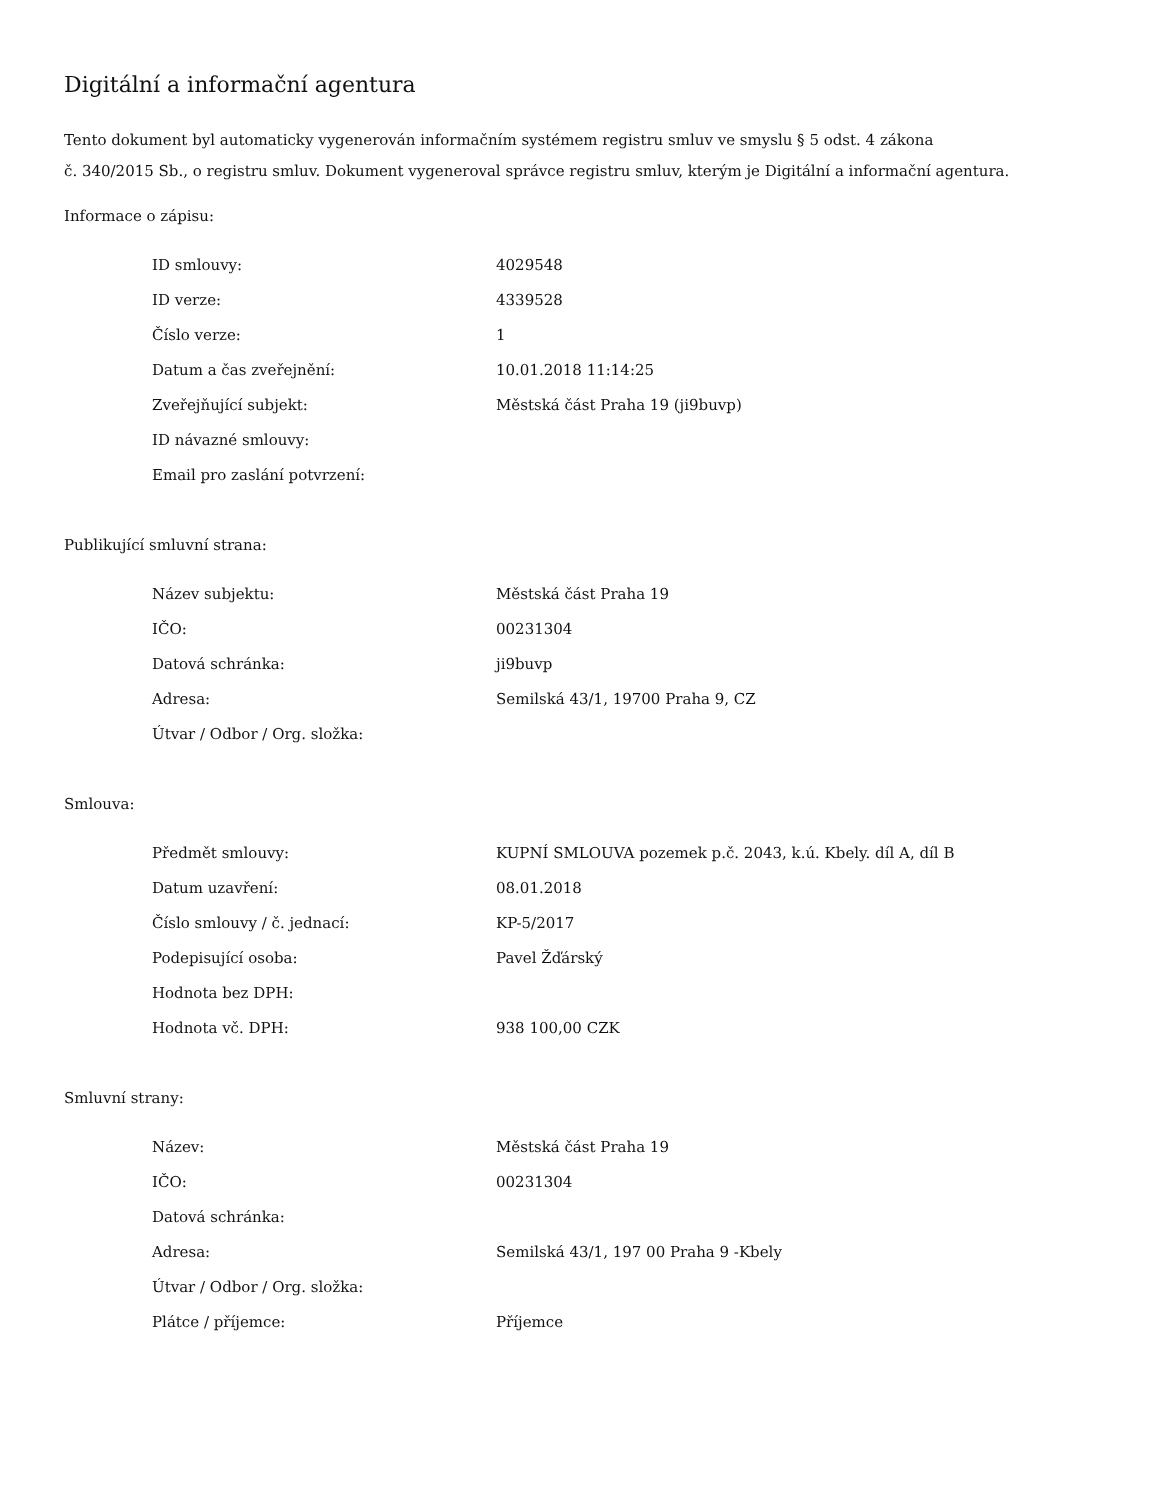Digitální a informační agentura
Tento dokument byl automaticky vygenerován informačním systémem registru smluv ve smyslu § 5 odst. 4 zákona
č. 340/2015 Sb., o registru smluv. Dokument vygeneroval správce registru smluv, kterým je Digitální a informační agentura.
Informace o zápisu:
| ID smlouvy: | 4029548 |
| ID verze: | 4339528 |
| Číslo verze: | 1 |
| Datum a čas zveřejnění: | 10.01.2018 11:14:25 |
| Zveřejňující subjekt: | Městská část Praha 19 (ji9buvp) |
| ID návazné smlouvy: | |
| Email pro zaslání potvrzení: | |
Publikující smluvní strana:
| Název subjektu: | Městská část Praha 19 |
| IČO: | 00231304 |
| Datová schránka: | ji9buvp |
| Adresa: | Semilská 43/1, 19700 Praha 9, CZ |
| Útvar / Odbor / Org. složka: | |
Smlouva:
| Předmět smlouvy: | KUPNÍ SMLOUVA pozemek p.č. 2043, k.ú. Kbely. díl A, díl B |
| Datum uzavření: | 08.01.2018 |
| Číslo smlouvy / č. jednací: | KP-5/2017 |
| Podepisující osoba: | Pavel Žďárský |
| Hodnota bez DPH: | |
| Hodnota vč. DPH: | 938 100,00 CZK |
Smluvní strany:
| Název: | Městská část Praha 19 |
| IČO: | 00231304 |
| Datová schránka: | |
| Adresa: | Semilská 43/1, 197 00 Praha 9 -Kbely |
| Útvar / Odbor / Org. složka: | |
| Plátce / příjemce: | Příjemce |